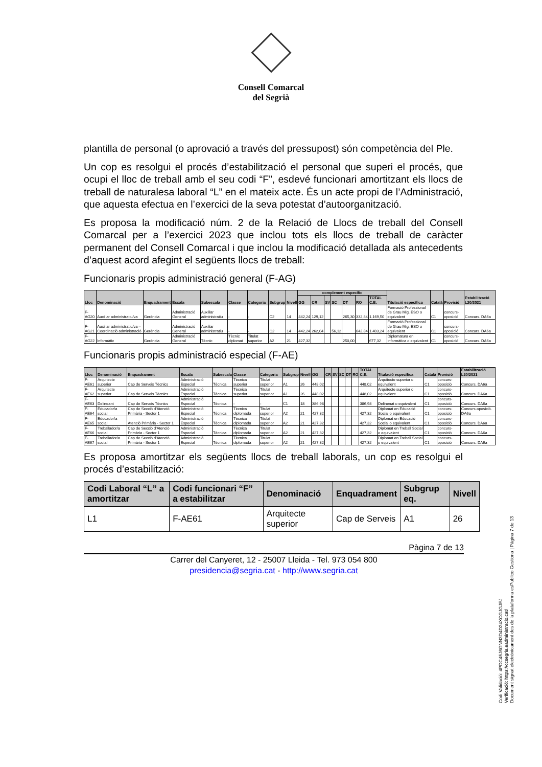Consell Comarcal
del Segrià
plantilla de personal (o aprovació a través del pressupost) són competència del Ple.
Un cop es resolgui el procés d’estabilització el personal que superi el procés, que ocupi el lloc de treball amb el seu codi “F”, esdevé funcionari amortitzant els llocs de treball de naturalesa laboral “L” en el mateix acte. És un acte propi de l’Administració, que aquesta efectua en l’exercici de la seva potestat d’autoorganització.
Es proposa la modificació núm. 2 de la Relació de Llocs de treball del Consell Comarcal per a l’exercici 2023 que inclou tots els llocs de treball de caràcter permanent del Consell Comarcal i que inclou la modificació detallada als antecedents d’aquest acord afegint el següents llocs de treball:
Funcionaris propis administració general (F-AG)
| Lloc | Denominació | Enquadrament | Escala | Subescala | Classe | Categoria | Subgrup | Nivell | complement específic | | | | | | | Titulació específica | Català | Provisió | Estabilització L20/2021 |
| --- | --- | --- | --- | --- | --- | --- | --- | --- | --- | --- | --- | --- | --- | --- | --- | --- | --- | --- | --- |
| | | | | | | | | | GG | CR | SV | SC | DT | RO | TOTAL C.E. | | | | |
| F-AG20 | Auxiliar administratiu/va | Gerència | Administració General | Auxiliar administratiu | - | - | C2 | 14 | 442,24 | 129,12 | | | 265,30 | 332,84 | 1.169,50 | Formació Professional de Grau Mig, ESO o equivalent | C1 | concurs-oposició | Concurs. DA6a |
| F-AG21 | Auxiliar administratiu/va – Coordinació administració | Gerència | Administració General | Auxiliar administratiu | - | - | C2 | 14 | 442,24 | 262,04 | | 56,12 | | 642,84 | 1.403,24 | Formació Professional de Grau Mig, ESO o equivalent | C1 | concurs-oposició | Concurs. DA6a |
| F-AG22 | Informàtic | Gerència | Administració General | Tècnic | Tècnic diplomat | Titulat superior | A2 | 21 | 427,32 | | | | 250,00 | | 677,32 | Diplomatura en informàtica o equivalent | C1 | concurs-oposició | Concurs. DA6a |
Funcionaris propis administració especial (F-AE)
| Lloc | Denominació | Enquadrament | Escala | Subescala | Classe | Categoria | Subgrup | Nivell | GG | CR | SV | SC | DT | RO | TOTAL C.E. | Titulació específica | Català | Provisió | Estabilització L20/2021 |
| --- | --- | --- | --- | --- | --- | --- | --- | --- | --- | --- | --- | --- | --- | --- | --- | --- | --- | --- | --- |
| F-AE61 | Arquitecte superior | Cap de Serveis Tècnics | Administració Especial | Tècnica | Tècnica superior | Titulat superior | A1 | 26 | 448,02 | | | | | | 448,02 | Arquitecte superior o equivalent | C1 | concurs-oposició | Concurs. DA6a |
| F-AE62 | Arquitecte superior | Cap de Serveis Tècnics | Administració Especial | Tècnica | Tècnica superior | Titulat superior | A1 | 26 | 448,02 | | | | | | 448,02 | Arquitecte superior o equivalent | C1 | concurs-oposició | Concurs. DA6a |
| F-AE63 | Delineant | Cap de Serveis Tècnics | Administració Especial | Tècnica | - | - | C1 | 18 | 386,98 | | | | | | 386,98 | Delinenat o equivalent | C1 | concurs-oposició | Concurs. DA6a |
| F-AE64 | Educador/a social | Cap de Secció d'Atenció Primària - Sector 1 | Administració Especial | Tècnica | Tècnica diplomada | Titulat superior | A2 | 21 | 427,32 | | | | | | 427,32 | Diplomat en Educació Social o equivalent | C1 | concurs-oposició | Concurs-oposició. DA6a |
| F-AE65 | Educador/a social | Atenció Primària - Sector 1 | Administració Especial | Tècnica | Tècnica diplomada | Titulat superior | A2 | 21 | 427,32 | | | | | | 427,32 | Diplomat en Educació Social o equivalent | C1 | concurs-oposició | Concurs. DA6a |
| F-AE66 | Treballador/a social | Cap de Secció d'Atenció Primària - Sector 1 | Administració Especial | Tècnica | Tècnica diplomada | Titulat superior | A2 | 21 | 427,32 | | | | | | 427,32 | Diplomat en Treball Social o equivalent | C1 | concurs-oposició | Concurs. DA6a |
| F-AE67 | Treballador/a social | Cap de Secció d'Atenció Primària - Sector 1 | Administració Especial | Tècnica | Tècnica diplomada | Titulat superior | A2 | 21 | 427,32 | | | | | | 427,32 | Diplomat en Treball Social o equivalent | C1 | concurs-oposició | Concurs. DA6a |
Es proposa amortitzar els següents llocs de treball laborals, un cop es resolgui el procés d’estabilització:
| Codi Laboral “L” a amortitzar | Codi funcionari “F” a estabilitzar | Denominació | Enquadrament | Subgrup eq. | Nivell |
| --- | --- | --- | --- | --- | --- |
| L1 | F-AE61 | Arquitecte superior | Cap de Serveis | A1 | 26 |
Pàgina 7 de 13
Carrer del Canyeret, 12 - 25007 Lleida - Tel. 973 054 800
presidencia@segria.cat - http://www.segria.cat
Codi Validació: 4PDC45J6GNN3D4D24XCGJGJEJ
Verificació: https://ccsegria.eadministracio.cat/
Document signat electrònicament des de la plataforma esPublico Gestiona | Pàgina 7 de 13